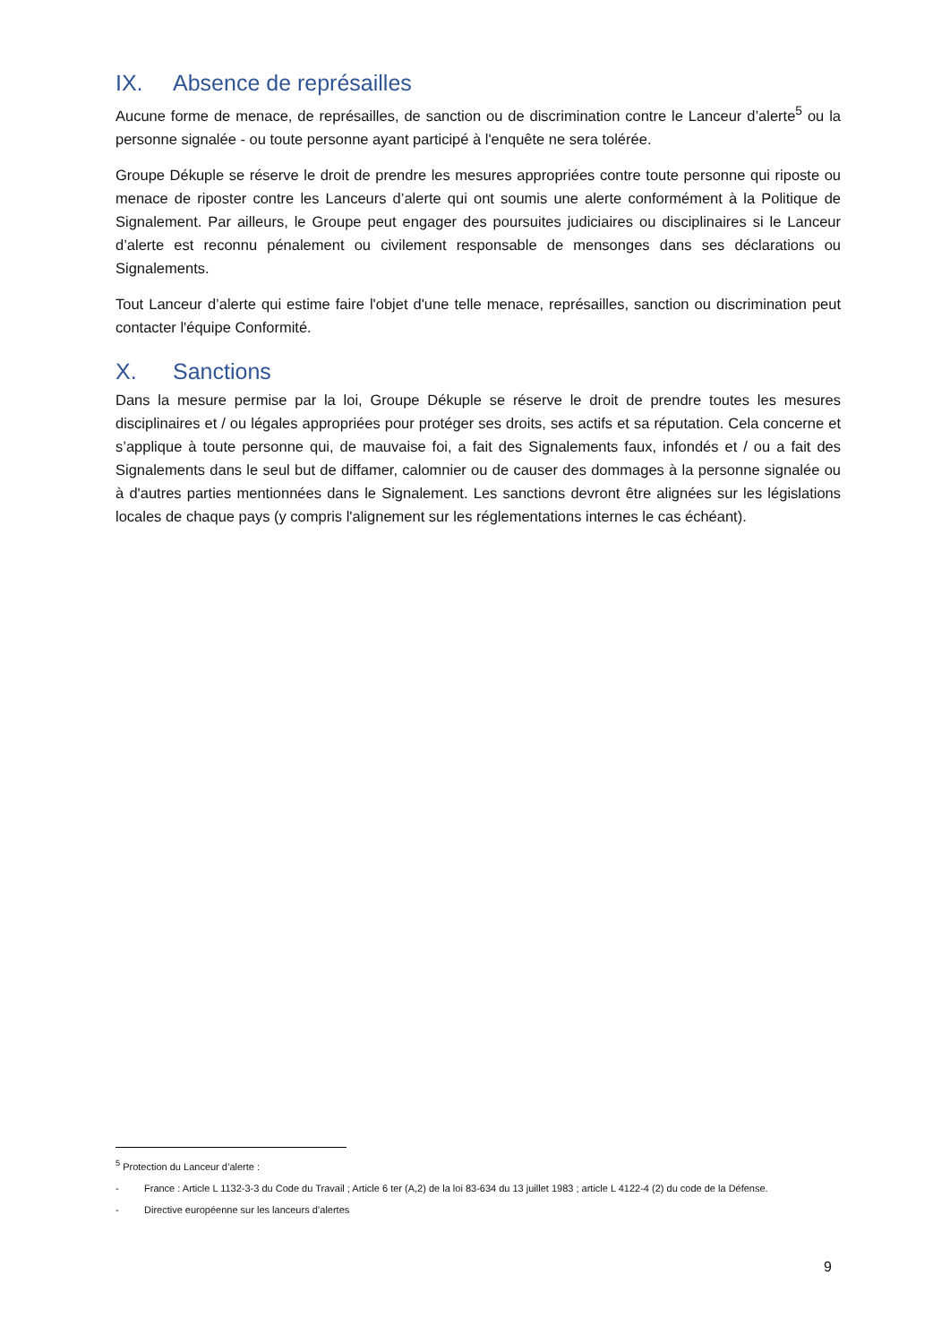IX. Absence de représailles
Aucune forme de menace, de représailles, de sanction ou de discrimination contre le Lanceur d’alerte<sup>5</sup> ou la personne signalée - ou toute personne ayant participé à l'enquête ne sera tolérée.
Groupe Dékuple se réserve le droit de prendre les mesures appropriées contre toute personne qui riposte ou menace de riposter contre les Lanceurs d’alerte qui ont soumis une alerte conformément à la Politique de Signalement. Par ailleurs, le Groupe peut engager des poursuites judiciaires ou disciplinaires si le Lanceur d’alerte est reconnu pénalement ou civilement responsable de mensonges dans ses déclarations ou Signalements.
Tout Lanceur d’alerte qui estime faire l'objet d'une telle menace, représailles, sanction ou discrimination peut contacter l'équipe Conformité.
X. Sanctions
Dans la mesure permise par la loi, Groupe Dékuple se réserve le droit de prendre toutes les mesures disciplinaires et / ou légales appropriées pour protéger ses droits, ses actifs et sa réputation. Cela concerne et s’applique à toute personne qui, de mauvaise foi, a fait des Signalements faux, infondés et / ou a fait des Signalements dans le seul but de diffamer, calomnier ou de causer des dommages à la personne signalée ou à d'autres parties mentionnées dans le Signalement. Les sanctions devront être alignées sur les législations locales de chaque pays (y compris l'alignement sur les réglementations internes le cas échéant).
<sup>5</sup> Protection du Lanceur d’alerte :
- France : Article L 1132-3-3 du Code du Travail ; Article 6 ter (A,2) de la loi 83-634 du 13 juillet 1983 ; article L 4122-4 (2) du code de la Défense.
- Directive européenne sur les lanceurs d’alertes
9